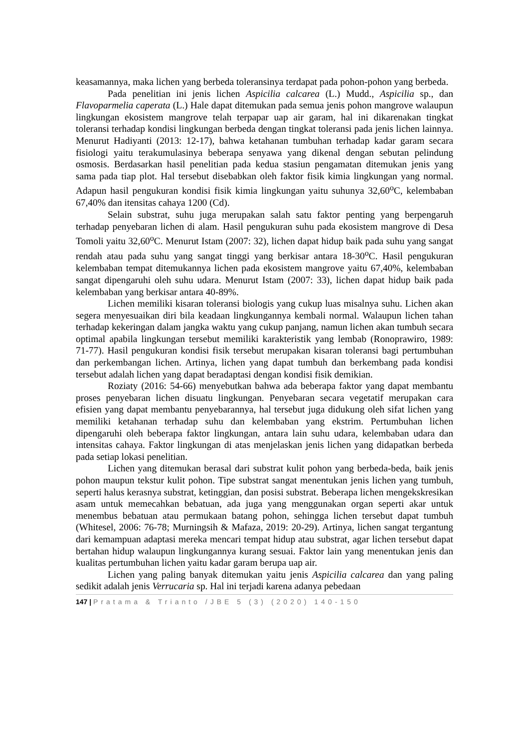keasamannya, maka lichen yang berbeda toleransinya terdapat pada pohon-pohon yang berbeda.
Pada penelitian ini jenis lichen Aspicilia calcarea (L.) Mudd., Aspicilia sp., dan Flavoparmelia caperata (L.) Hale dapat ditemukan pada semua jenis pohon mangrove walaupun lingkungan ekosistem mangrove telah terpapar uap air garam, hal ini dikarenakan tingkat toleransi terhadap kondisi lingkungan berbeda dengan tingkat toleransi pada jenis lichen lainnya. Menurut Hadiyanti (2013: 12-17), bahwa ketahanan tumbuhan terhadap kadar garam secara fisiologi yaitu terakumulasinya beberapa senyawa yang dikenal dengan sebutan pelindung osmosis. Berdasarkan hasil penelitian pada kedua stasiun pengamatan ditemukan jenis yang sama pada tiap plot. Hal tersebut disebabkan oleh faktor fisik kimia lingkungan yang normal. Adapun hasil pengukuran kondisi fisik kimia lingkungan yaitu suhunya 32,60<sup>o</sup>C, kelembaban 67,40% dan itensitas cahaya 1200 (Cd).
Selain substrat, suhu juga merupakan salah satu faktor penting yang berpengaruh terhadap penyebaran lichen di alam. Hasil pengukuran suhu pada ekosistem mangrove di Desa Tomoli yaitu 32,60<sup>o</sup>C. Menurut Istam (2007: 32), lichen dapat hidup baik pada suhu yang sangat rendah atau pada suhu yang sangat tinggi yang berkisar antara 18-30<sup>o</sup>C. Hasil pengukuran kelembaban tempat ditemukannya lichen pada ekosistem mangrove yaitu 67,40%, kelembaban sangat dipengaruhi oleh suhu udara. Menurut Istam (2007: 33), lichen dapat hidup baik pada kelembaban yang berkisar antara 40-89%.
Lichen memiliki kisaran toleransi biologis yang cukup luas misalnya suhu. Lichen akan segera menyesuaikan diri bila keadaan lingkungannya kembali normal. Walaupun lichen tahan terhadap kekeringan dalam jangka waktu yang cukup panjang, namun lichen akan tumbuh secara optimal apabila lingkungan tersebut memiliki karakteristik yang lembab (Ronoprawiro, 1989: 71-77). Hasil pengukuran kondisi fisik tersebut merupakan kisaran toleransi bagi pertumbuhan dan perkembangan lichen. Artinya, lichen yang dapat tumbuh dan berkembang pada kondisi tersebut adalah lichen yang dapat beradaptasi dengan kondisi fisik demikian.
Roziaty (2016: 54-66) menyebutkan bahwa ada beberapa faktor yang dapat membantu proses penyebaran lichen disuatu lingkungan. Penyebaran secara vegetatif merupakan cara efisien yang dapat membantu penyebarannya, hal tersebut juga didukung oleh sifat lichen yang memiliki ketahanan terhadap suhu dan kelembaban yang ekstrim. Pertumbuhan lichen dipengaruhi oleh beberapa faktor lingkungan, antara lain suhu udara, kelembaban udara dan intensitas cahaya. Faktor lingkungan di atas menjelaskan jenis lichen yang didapatkan berbeda pada setiap lokasi penelitian.
Lichen yang ditemukan berasal dari substrat kulit pohon yang berbeda-beda, baik jenis pohon maupun tekstur kulit pohon. Tipe substrat sangat menentukan jenis lichen yang tumbuh, seperti halus kerasnya substrat, ketinggian, dan posisi substrat. Beberapa lichen mengekskresikan asam untuk memecahkan bebatuan, ada juga yang menggunakan organ seperti akar untuk menembus bebatuan atau permukaan batang pohon, sehingga lichen tersebut dapat tumbuh (Whitesel, 2006: 76-78; Murningsih & Mafaza, 2019: 20-29). Artinya, lichen sangat tergantung dari kemampuan adaptasi mereka mencari tempat hidup atau substrat, agar lichen tersebut dapat bertahan hidup walaupun lingkungannya kurang sesuai. Faktor lain yang menentukan jenis dan kualitas pertumbuhan lichen yaitu kadar garam berupa uap air.
Lichen yang paling banyak ditemukan yaitu jenis Aspicilia calcarea dan yang paling sedikit adalah jenis Verrucaria sp. Hal ini terjadi karena adanya pebedaan
147 | Pratama & Trianto /JBE 5 (3) (2020) 140-150